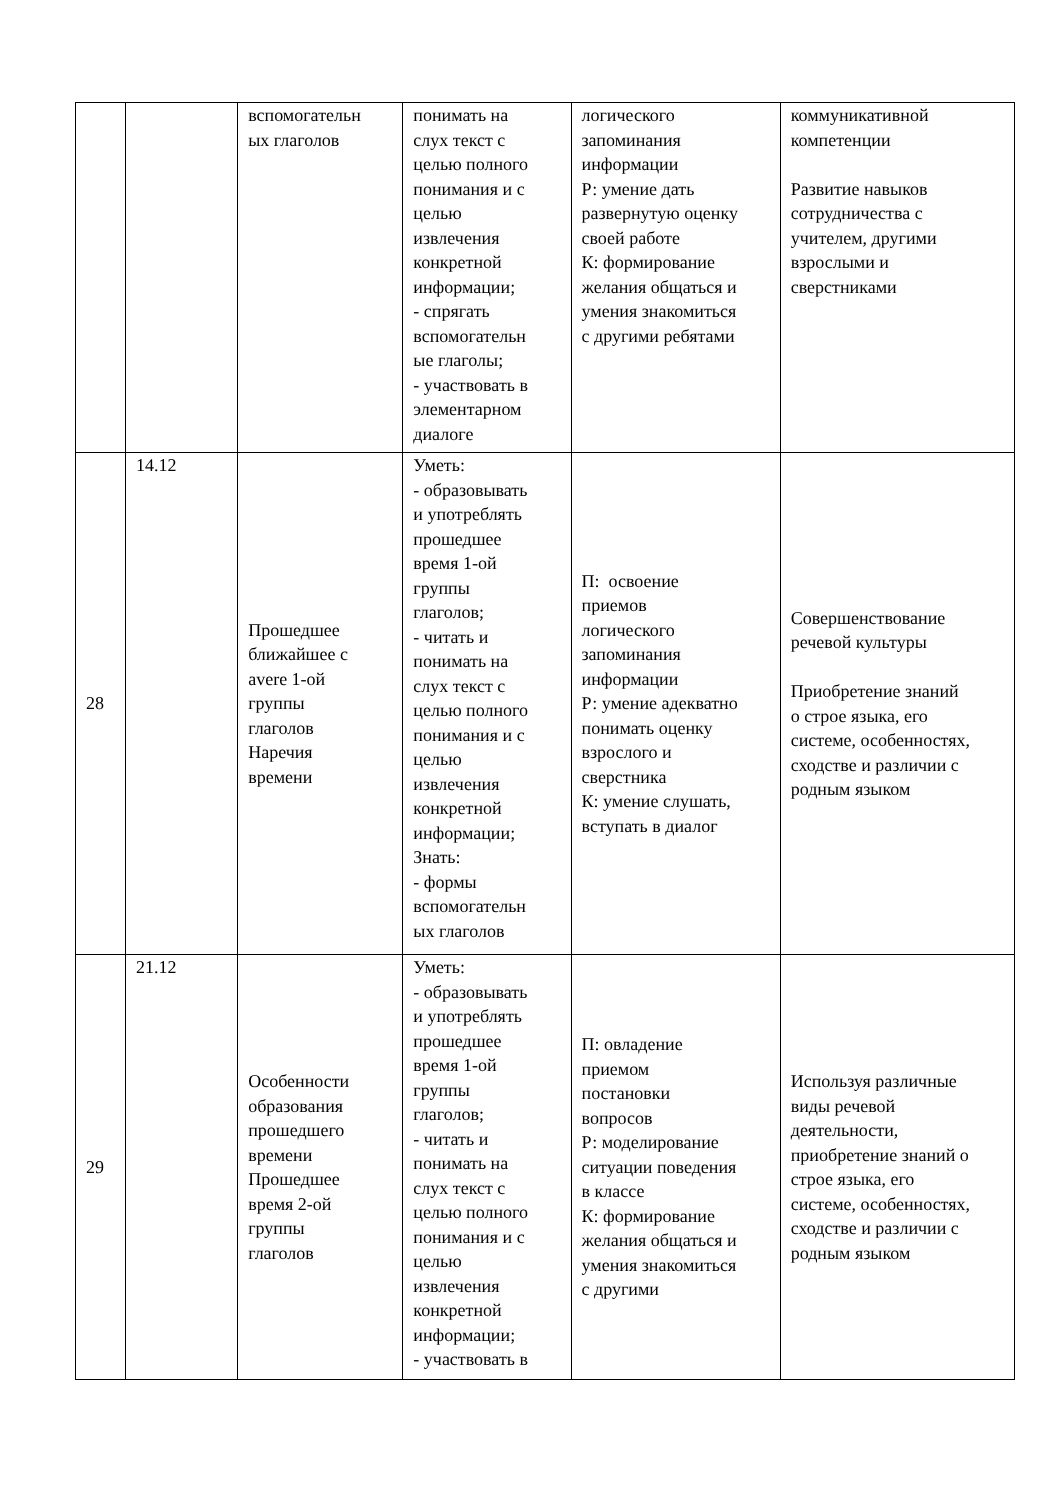| | | вспомогательн ых глаголов | понимать на слух текст с целью полного понимания и с целью извлечения конкретной информации; - спрягать вспомогательн ые глаголы; - участвовать в элементарном диалоге | логического запоминания информации Р: умение дать развернутую оценку своей работе К: формирование желания общаться и умения знакомиться с другими ребятами | коммуникативной компетенции Развитие навыков сотрудничества с учителем, другими взрослыми и сверстниками |
| 28 | 14.12 | Прошедшее ближайшее с avere 1-ой группы глаголов Наречия времени | Уметь: - образовывать и употреблять прошедшее время 1-ой группы глаголов; - читать и понимать на слух текст с целью полного понимания и с целью извлечения конкретной информации; Знать: - формы вспомогательн ых глаголов | П: освоение приемов логического запоминания информации Р: умение адекватно понимать оценку взрослого и сверстника К: умение слушать, вступать в диалог | Совершенствование речевой культуры Приобретение знаний о строе языка, его системе, особенностях, сходстве и различии с родным языком |
| 29 | 21.12 | Особенности образования прошедшего времени Прошедшее время 2-ой группы глаголов | Уметь: - образовывать и употреблять прошедшее время 1-ой группы глаголов; - читать и понимать на слух текст с целью полного понимания и с целью извлечения конкретной информации; - участвовать в | П: овладение приемом постановки вопросов Р: моделирование ситуации поведения в классе К: формирование желания общаться и умения знакомиться с другими | Используя различные виды речевой деятельности, приобретение знаний о строе языка, его системе, особенностях, сходстве и различии с родным языком |